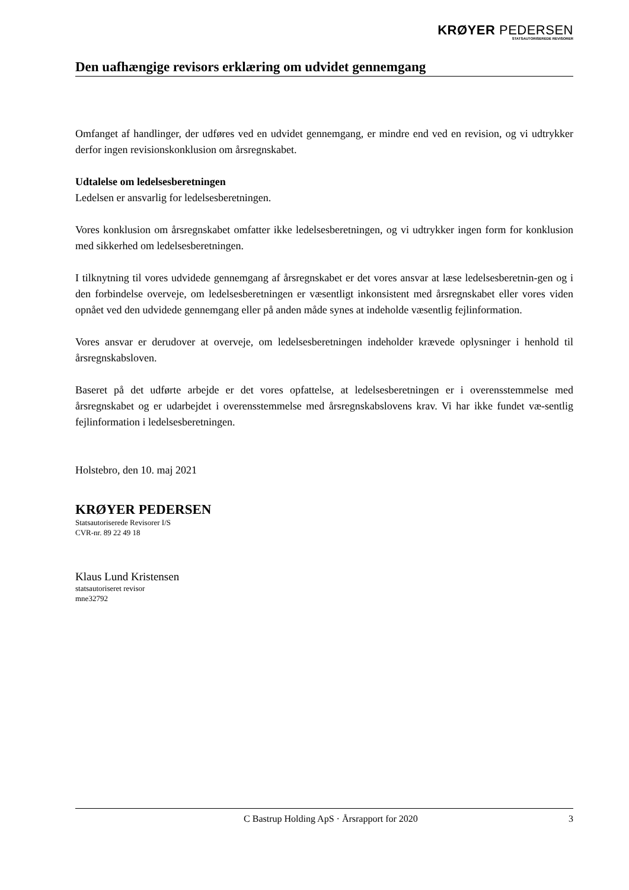KRØYER PEDERSEN
STATSAUTORISEREDE REVISORER
Den uafhængige revisors erklæring om udvidet gennemgang
Omfanget af handlinger, der udføres ved en udvidet gennemgang, er mindre end ved en revision, og vi udtrykker derfor ingen revisionskonklusion om årsregnskabet.
Udtalelse om ledelsesberetningen
Ledelsen er ansvarlig for ledelsesberetningen.
Vores konklusion om årsregnskabet omfatter ikke ledelsesberetningen, og vi udtrykker ingen form for konklusion med sikkerhed om ledelsesberetningen.
I tilknytning til vores udvidede gennemgang af årsregnskabet er det vores ansvar at læse ledelsesberetnin-gen og i den forbindelse overveje, om ledelsesberetningen er væsentligt inkonsistent med årsregnskabet eller vores viden opnået ved den udvidede gennemgang eller på anden måde synes at indeholde væsentlig fejlinformation.
Vores ansvar er derudover at overveje, om ledelsesberetningen indeholder krævede oplysninger i henhold til årsregnskabsloven.
Baseret på det udførte arbejde er det vores opfattelse, at ledelsesberetningen er i overensstemmelse med årsregnskabet og er udarbejdet i overensstemmelse med årsregnskabslovens krav. Vi har ikke fundet væ-sentlig fejlinformation i ledelsesberetningen.
Holstebro, den 10. maj 2021
KRØYER PEDERSEN
Statsautoriserede Revisorer I/S
CVR-nr. 89 22 49 18
Klaus Lund Kristensen
statsautoriseret revisor
mne32792
C Bastrup Holding ApS · Årsrapport for 2020 3